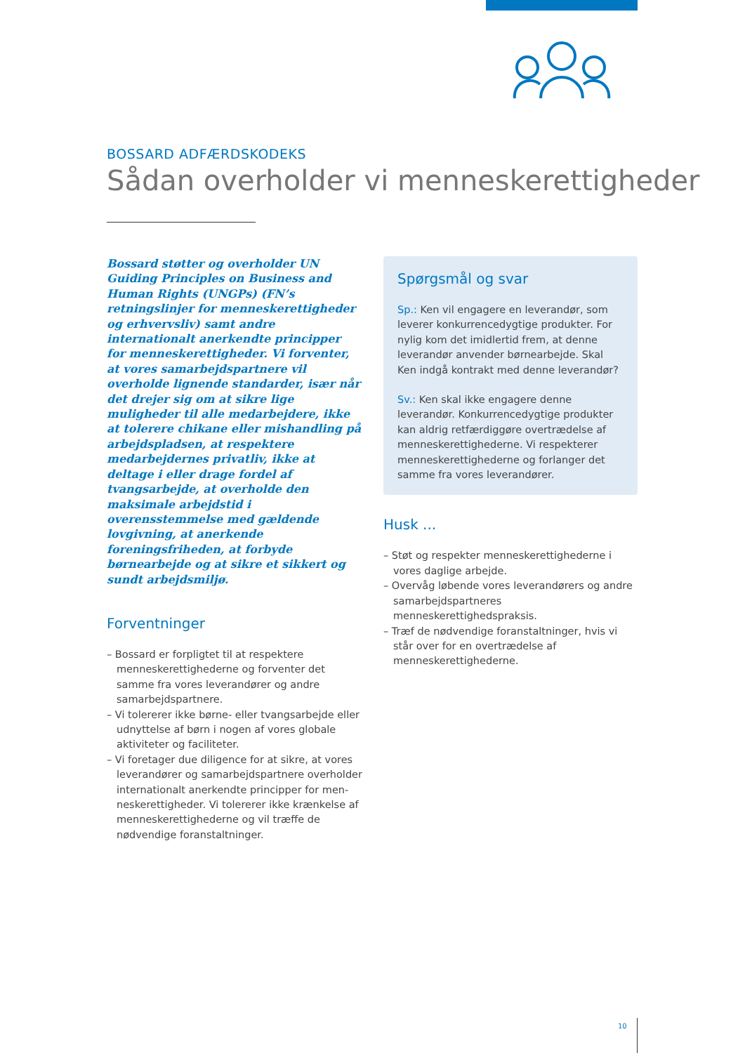BOSSARD ADFÆRDSKODEKS
Sådan overholder vi menneskerettigheder
Bossard støtter og overholder UN Guiding Principles on Business and Human Rights (UNGPs) (FN’s retningslinjer for menneske­rettigheder og erhvervsliv) samt andre internationalt anerkendte principper for menneskerettigheder. Vi forventer, at vores samarbejdspartnere vil overholde lignende standarder, især når det drejer sig om at sikre lige muligheder til alle medarbejdere, ikke at tolerere chikane eller mishandling på arbejdspladsen, at respektere medarbejdernes privatliv, ikke at deltage i eller drage fordel af tvangsarbejde, at overholde den maksimale arbejdstid i overensstemmelse med gældende lovgivning, at anerkende foreningsfriheden, at forbyde børnearbejde og at sikre et sikkert og sundt arbejdsmiljø.
Forventninger
– Bossard er forpligtet til at respektere menneske­rettighederne og forventer det samme fra vores leverandører og andre samarbejdspartnere.
– Vi tolererer ikke børne- eller tvangsarbejde eller udnyttelse af børn i nogen af vores globale aktiviteter og faciliteter.
– Vi foretager due diligence for at sikre, at vores leverandører og samarbejdspartnere overholder internationalt anerkendte principper for men­neskerettigheder. Vi tolererer ikke krænkelse af menneskerettighederne og vil træffe de nødven­dige foranstaltninger.
Spørgsmål og svar
Sp.: Ken vil engagere en leverandør, som leverer konkurrencedygtige produkter. For nylig kom det imidlertid frem, at denne leverandør anvender børnearbejde. Skal Ken indgå kontrakt med denne leverandør?
Sv.: Ken skal ikke engagere denne leverandør. Konkurrencedygtige produkter kan aldrig retfærdiggøre overtrædelse af menneskerettighederne. Vi respekterer menneskerettighederne og forlanger det samme fra vores leverandører.
Husk ...
– Støt og respekter menneskerettighederne i vores daglige arbejde.
– Overvåg løbende vores leverandørers og andre samarbejdspartneres menneskerettighedspraksis.
– Træf de nødvendige foranstaltninger, hvis vi står over for en overtrædelse af menneskerettig­hederne.
10